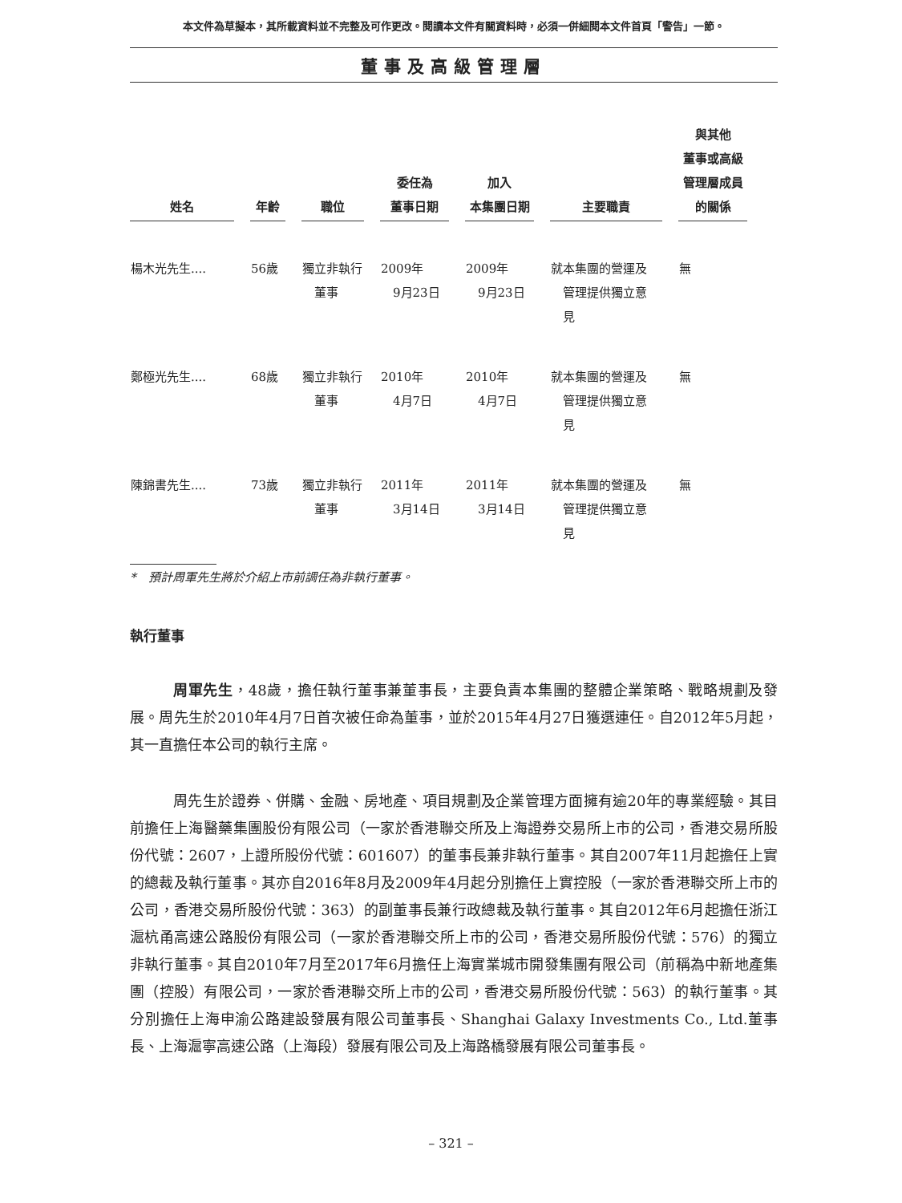本文件為草擬本，其所載資料並不完整及可作更改。閱讀本文件有關資料時，必須一併細閱本文件首頁「警告」一節。
董事及高級管理層
| 姓名 | 年齡 | 職位 | 委任為 董事日期 | 加入 本集團日期 | 主要職責 | 與其他 董事或高級 管理層成員 的關係 |
| --- | --- | --- | --- | --- | --- | --- |
| 楊木光先生.... | 56歲 | 獨立非執行 董事 | 2009年 9月23日 | 2009年 9月23日 | 就本集團的營運及 管理提供獨立意 見 | 無 |
| 鄭極光先生.... | 68歲 | 獨立非執行 董事 | 2010年 4月7日 | 2010年 4月7日 | 就本集團的營運及 管理提供獨立意 見 | 無 |
| 陳錦書先生.... | 73歲 | 獨立非執行 董事 | 2011年 3月14日 | 2011年 3月14日 | 就本集團的營運及 管理提供獨立意 見 | 無 |
*　預計周軍先生將於介紹上市前調任為非執行董事。
執行董事
周軍先生，48歲，擔任執行董事兼董事長，主要負責本集團的整體企業策略、戰略規劃及發展。周先生於2010年4月7日首次被任命為董事，並於2015年4月27日獲選連任。自2012年5月起，其一直擔任本公司的執行主席。
周先生於證券、併購、金融、房地產、項目規劃及企業管理方面擁有逾20年的專業經驗。其目前擔任上海醫藥集團股份有限公司（一家於香港聯交所及上海證券交易所上市的公司，香港交易所股份代號：2607，上證所股份代號：601607）的董事長兼非執行董事。其自2007年11月起擔任上實的總裁及執行董事。其亦自2016年8月及2009年4月起分別擔任上實控股（一家於香港聯交所上市的公司，香港交易所股份代號：363）的副董事長兼行政總裁及執行董事。其自2012年6月起擔任浙江滬杭甬高速公路股份有限公司（一家於香港聯交所上市的公司，香港交易所股份代號：576）的獨立非執行董事。其自2010年7月至2017年6月擔任上海實業城市開發集團有限公司（前稱為中新地產集團（控股）有限公司，一家於香港聯交所上市的公司，香港交易所股份代號：563）的執行董事。其分別擔任上海申渝公路建設發展有限公司董事長、Shanghai Galaxy Investments Co., Ltd.董事長、上海滬寧高速公路（上海段）發展有限公司及上海路橋發展有限公司董事長。
– 321 –